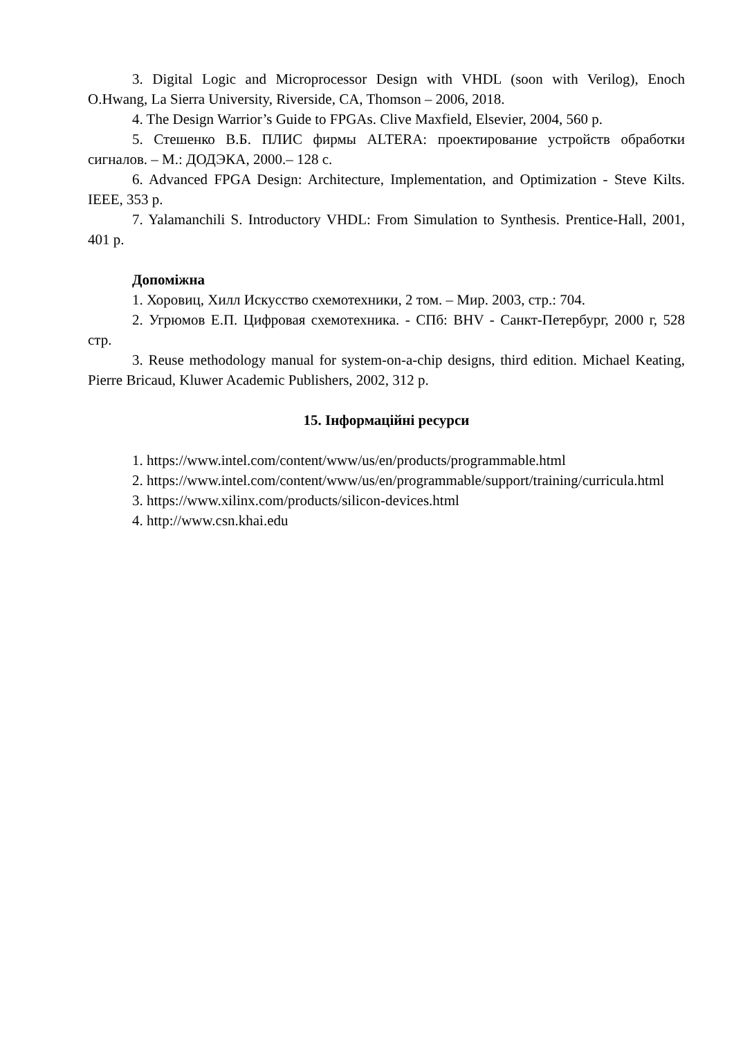3. Digital Logic and Microprocessor Design with VHDL (soon with Verilog), Enoch O.Hwang, La Sierra University, Riverside, CA, Thomson – 2006, 2018.
4. The Design Warrior’s Guide to FPGAs. Clive Maxfield, Elsevier, 2004, 560 p.
5. Стешенко В.Б. ПЛИС фирмы ALTERA: проектирование устройств обработки сигналов. – М.: ДОДЭКА, 2000.– 128 с.
6. Advanced FPGA Design: Architecture, Implementation, and Optimization - Steve Kilts. IEEE, 353 p.
7. Yalamanchili S. Introductory VHDL: From Simulation to Synthesis. Prentice-Hall, 2001, 401 p.
Допоміжна
1. Хоровиц, Хилл Искусство схемотехники, 2 том. – Мир. 2003, стр.: 704.
2. Угрюмов Е.П. Цифровая схемотехника. - СПб: BHV - Санкт-Петербург, 2000 г, 528 стр.
3. Reuse methodology manual for system-on-a-chip designs, third edition. Michael Keating, Pierre Bricaud, Kluwer Academic Publishers, 2002, 312 p.
15. Інформаційні ресурси
1. https://www.intel.com/content/www/us/en/products/programmable.html
2. https://www.intel.com/content/www/us/en/programmable/support/training/curricula.html
3. https://www.xilinx.com/products/silicon-devices.html
4. http://www.csn.khai.edu